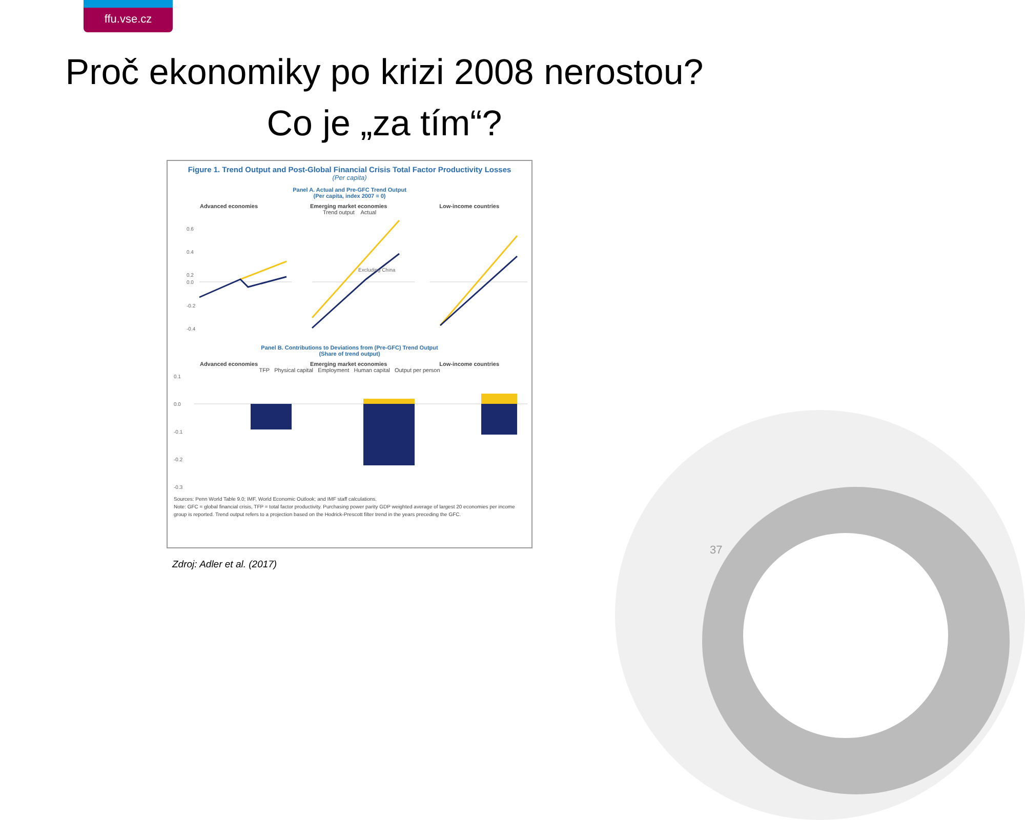ffu.vse.cz
Proč ekonomiky po krizi 2008 nerostou?
Co je „za tím“?
Figure 1. Trend Output and Post-Global Financial Crisis Total Factor Productivity Losses
(Per capita)
Panel A. Actual and Pre-GFC Trend Output
(Per capita, index 2007 = 0)
Advanced economies Emerging market economies Low-income countries
Trend output Actual
0.6
0.4
0.2
0.0
-0.2
-0.4
Excluding China
Panel B. Contributions to Deviations from (Pre-GFC) Trend Output
(Share of trend output)
Advanced economies Emerging market economies Low-income countries
TFP Physical capital Employment Human capital Output per person
0.1
0.0
-0.1
-0.2
-0.3
Sources: Penn World Table 9.0; IMF, World Economic Outlook; and IMF staff calculations.
Note: GFC = global financial crisis, TFP = total factor productivity. Purchasing power parity GDP weighted average of largest 20 economies per income group is reported. Trend output refers to a projection based on the Hodrick-Prescott filter trend in the years preceding the GFC.
Zdroj: Adler et al. (2017)
37